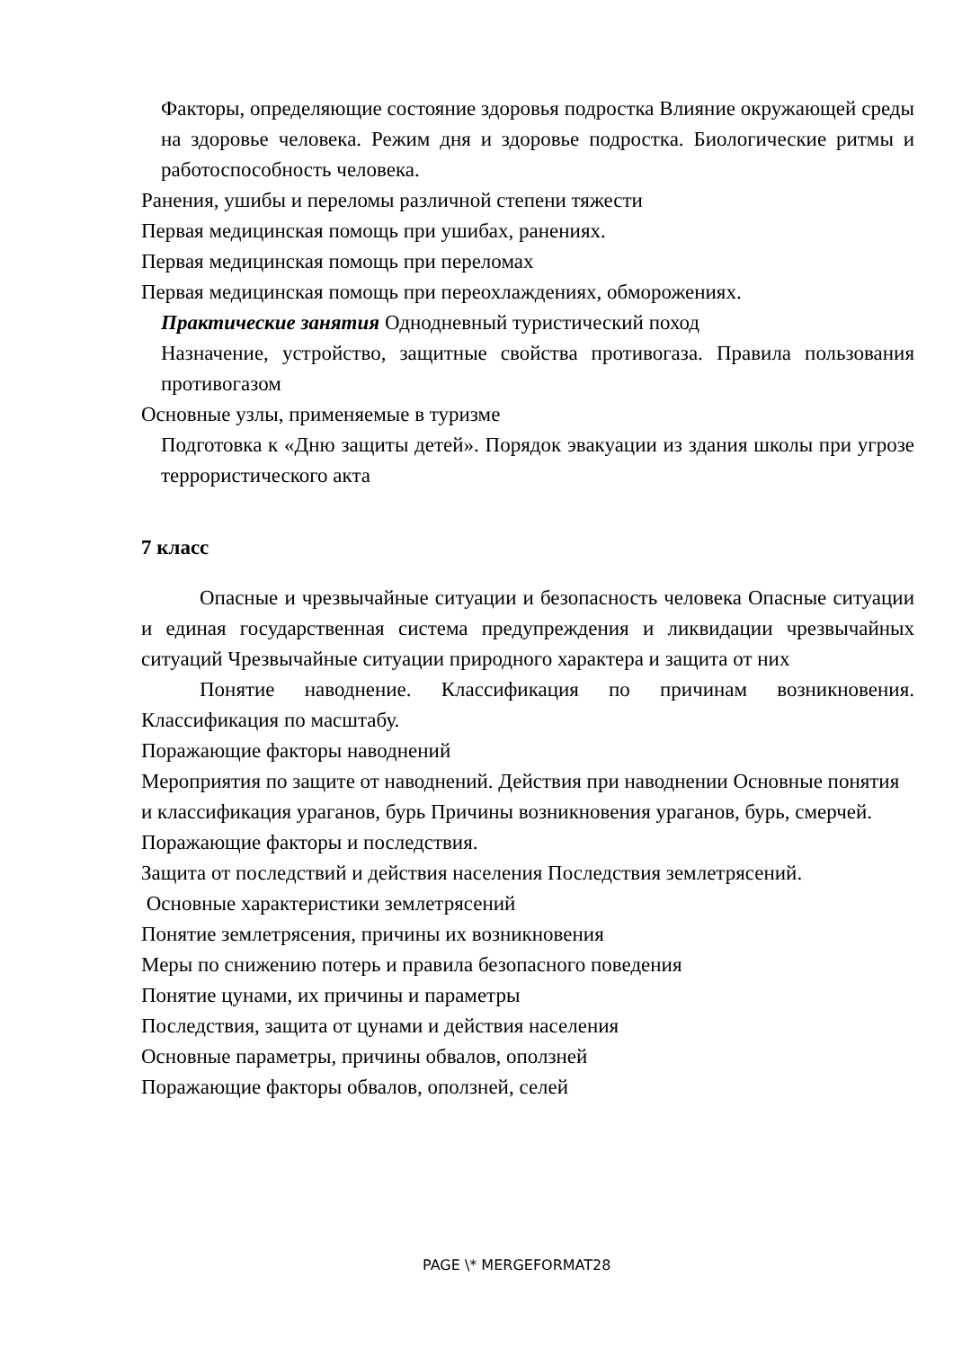Факторы, определяющие состояние здоровья подростка Влияние окружающей среды на здоровье человека. Режим дня и здоровье подростка. Биологические ритмы и работоспособность человека.
Ранения, ушибы и переломы различной степени тяжести
Первая медицинская помощь при ушибах, ранениях.
Первая медицинская помощь при переломах
Первая медицинская помощь при переохлаждениях, обморожениях.
Практические занятия Однодневный туристический поход
Назначение, устройство, защитные свойства противогаза. Правила пользования противогазом
Основные узлы, применяемые в туризме
Подготовка к «Дню защиты детей». Порядок эвакуации из здания школы при угрозе террористического акта
7 класс
Опасные и чрезвычайные ситуации и безопасность человека Опасные ситуации и единая государственная система предупреждения и ликвидации чрезвычайных ситуаций Чрезвычайные ситуации природного характера и защита от них
Понятие наводнение. Классификация по причинам возникновения. Классификация по масштабу.
Поражающие факторы наводнений
Мероприятия по защите от наводнений. Действия при наводнении Основные понятия и классификация ураганов, бурь Причины возникновения ураганов, бурь, смерчей.
Поражающие факторы и последствия.
Защита от последствий и действия населения Последствия землетрясений.
Основные характеристики землетрясений
Понятие землетрясения, причины их возникновения
Меры по снижению потерь и правила безопасного поведения
Понятие цунами, их причины и параметры
Последствия, защита от цунами и действия населения
Основные параметры, причины обвалов, оползней
Поражающие факторы обвалов, оползней, селей
PAGE \* MERGEFORMAT28